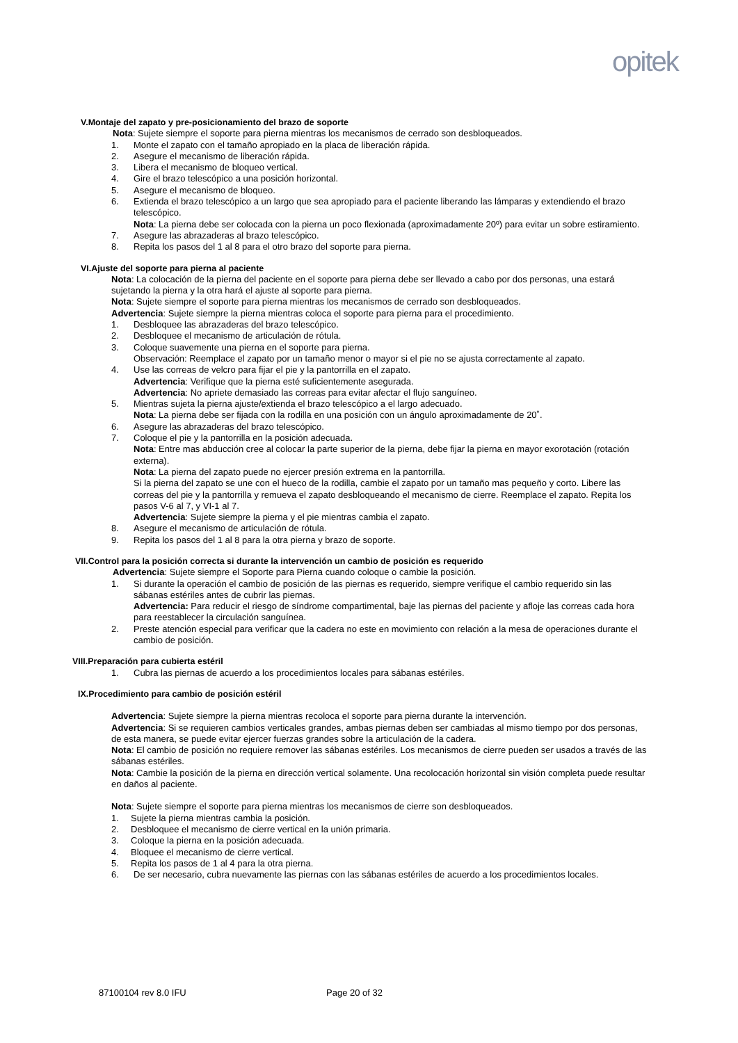opitek
V.Montaje del zapato y pre-posicionamiento del brazo de soporte
Nota: Sujete siempre el soporte para pierna mientras los mecanismos de cerrado son desbloqueados.
1. Monte el zapato con el tamaño apropiado en la placa de liberación rápida.
2. Asegure el mecanismo de liberación rápida.
3. Libera el mecanismo de bloqueo vertical.
4. Gire el brazo telescópico a una posición horizontal.
5. Asegure el mecanismo de bloqueo.
6. Extienda el brazo telescópico a un largo que sea apropiado para el paciente liberando las lámparas y extendiendo el brazo telescópico.
Nota: La pierna debe ser colocada con la pierna un poco flexionada (aproximadamente 20º) para evitar un sobre estiramiento.
7. Asegure las abrazaderas al brazo telescópico.
8. Repita los pasos del 1 al 8 para el otro brazo del soporte para pierna.
VI.Ajuste del soporte para pierna al paciente
Nota: La colocación de la pierna del paciente en el soporte para pierna debe ser llevado a cabo por dos personas, una estará sujetando la pierna y la otra hará el ajuste al soporte para pierna.
Nota: Sujete siempre el soporte para pierna mientras los mecanismos de cerrado son desbloqueados.
Advertencia: Sujete siempre la pierna mientras coloca el soporte para pierna para el procedimiento.
1. Desbloquee las abrazaderas del brazo telescópico.
2. Desbloquee el mecanismo de articulación de rótula.
3. Coloque suavemente una pierna en el soporte para pierna.
Observación: Reemplace el zapato por un tamaño menor o mayor si el pie no se ajusta correctamente al zapato.
4. Use las correas de velcro para fijar el pie y la pantorrilla en el zapato.
Advertencia: Verifique que la pierna esté suficientemente asegurada.
Advertencia: No apriete demasiado las correas para evitar afectar el flujo sanguíneo.
5. Mientras sujeta la pierna ajuste/extienda el brazo telescópico a el largo adecuado.
Nota: La pierna debe ser fijada con la rodilla en una posición con un ángulo aproximadamente de 20˚.
6. Asegure las abrazaderas del brazo telescópico.
7. Coloque el pie y la pantorrilla en la posición adecuada.
Nota: Entre mas abducción cree al colocar la parte superior de la pierna, debe fijar la pierna en mayor exorotación (rotación externa).
Nota: La pierna del zapato puede no ejercer presión extrema en la pantorrilla.
Si la pierna del zapato se une con el hueco de la rodilla, cambie el zapato por un tamaño mas pequeño y corto. Libere las correas del pie y la pantorrilla y remueva el zapato desbloqueando el mecanismo de cierre. Reemplace el zapato. Repita los pasos V-6 al 7, y VI-1 al 7.
Advertencia: Sujete siempre la pierna y el pie mientras cambia el zapato.
8. Asegure el mecanismo de articulación de rótula.
9. Repita los pasos del 1 al 8 para la otra pierna y brazo de soporte.
VII.Control para la posición correcta si durante la intervención un cambio de posición es requerido
Advertencia: Sujete siempre el Soporte para Pierna cuando coloque o cambie la posición.
1. Si durante la operación el cambio de posición de las piernas es requerido, siempre verifique el cambio requerido sin las sábanas estériles antes de cubrir las piernas.
Advertencia: Para reducir el riesgo de síndrome compartimental, baje las piernas del paciente y afloje las correas cada hora para reestablecer la circulación sanguínea.
2. Preste atención especial para verificar que la cadera no este en movimiento con relación a la mesa de operaciones durante el cambio de posición.
VIII.Preparación para cubierta estéril
1. Cubra las piernas de acuerdo a los procedimientos locales para sábanas estériles.
IX.Procedimiento para cambio de posición estéril
Advertencia: Sujete siempre la pierna mientras recoloca el soporte para pierna durante la intervención.
Advertencia: Si se requieren cambios verticales grandes, ambas piernas deben ser cambiadas al mismo tiempo por dos personas, de esta manera, se puede evitar ejercer fuerzas grandes sobre la articulación de la cadera.
Nota: El cambio de posición no requiere remover las sábanas estériles. Los mecanismos de cierre pueden ser usados a través de las sábanas estériles.
Nota: Cambie la posición de la pierna en dirección vertical solamente. Una recolocación horizontal sin visión completa puede resultar en daños al paciente.
Nota: Sujete siempre el soporte para pierna mientras los mecanismos de cierre son desbloqueados.
1. Sujete la pierna mientras cambia la posición.
2. Desbloquee el mecanismo de cierre vertical en la unión primaria.
3. Coloque la pierna en la posición adecuada.
4. Bloquee el mecanismo de cierre vertical.
5. Repita los pasos de 1 al 4 para la otra pierna.
6. De ser necesario, cubra nuevamente las piernas con las sábanas estériles de acuerdo a los procedimientos locales.
87100104 rev 8.0 IFU Page 20 of 32